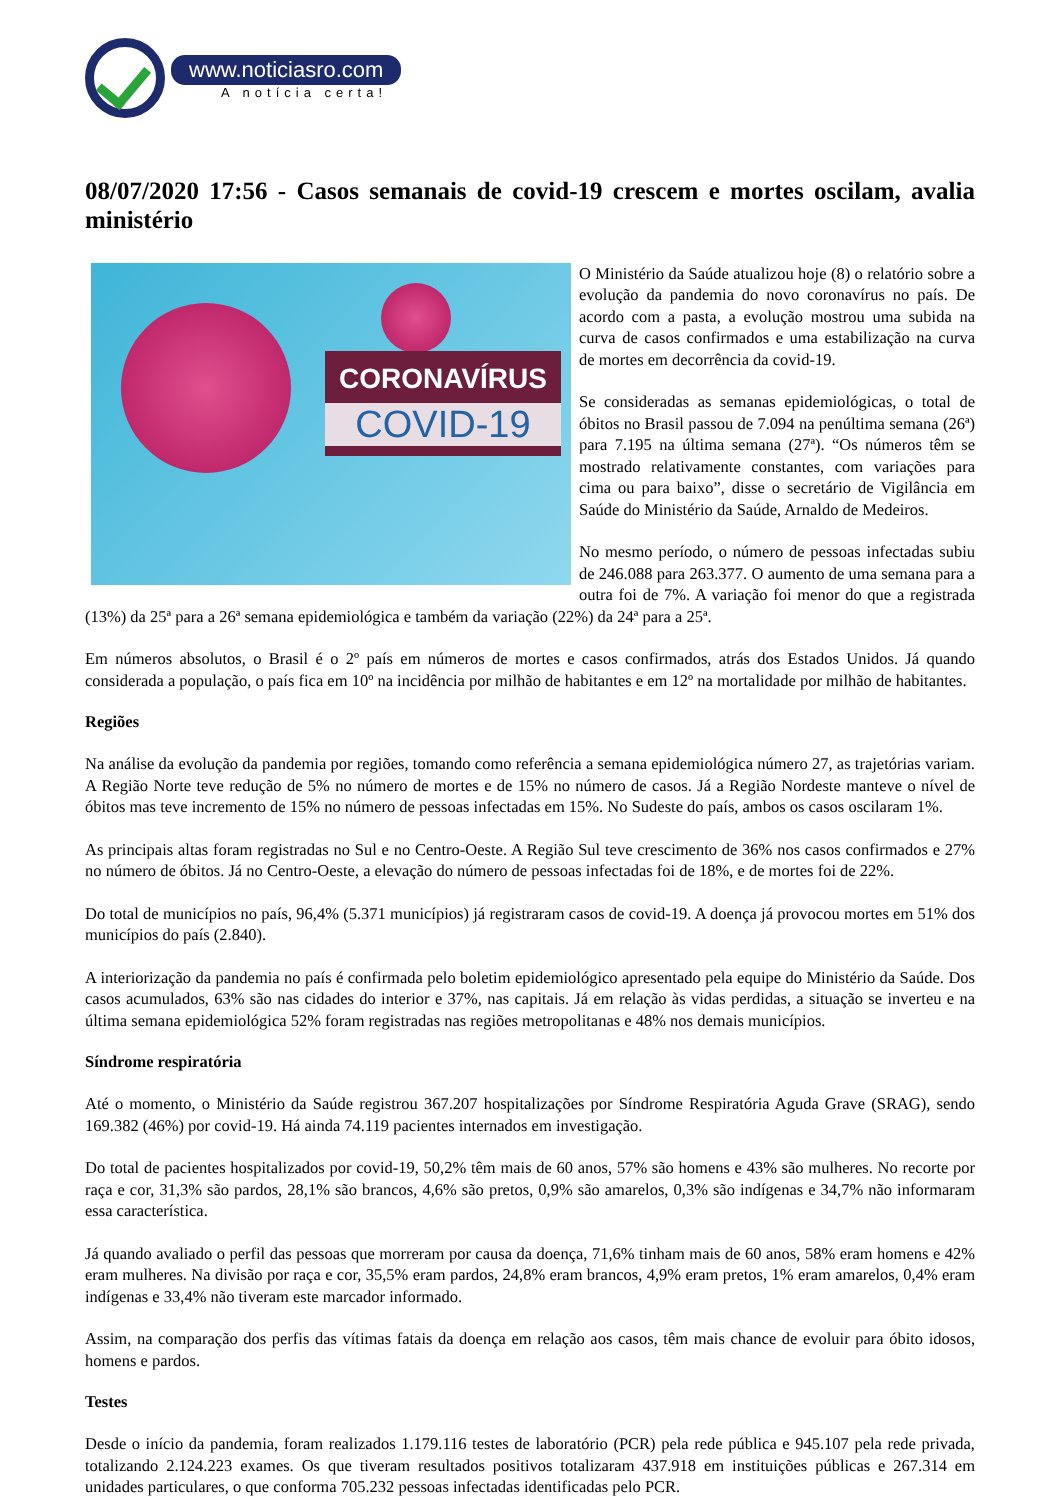www.noticiasro.com
A notícia certa!
08/07/2020 17:56 - Casos semanais de covid-19 crescem e mortes oscilam, avalia ministério
CORONAVÍRUS
COVID-19
O Ministério da Saúde atualizou hoje (8) o relatório sobre a evolução da pandemia do novo coronavírus no país. De acordo com a pasta, a evolução mostrou uma subida na curva de casos confirmados e uma estabilização na curva de mortes em decorrência da covid-19.
Se consideradas as semanas epidemiológicas, o total de óbitos no Brasil passou de 7.094 na penúltima semana (26ª) para 7.195 na última semana (27ª). “Os números têm se mostrado relativamente constantes, com variações para cima ou para baixo”, disse o secretário de Vigilância em Saúde do Ministério da Saúde, Arnaldo de Medeiros.
No mesmo período, o número de pessoas infectadas subiu de 246.088 para 263.377. O aumento de uma semana para a outra foi de 7%. A variação foi menor do que a registrada (13%) da 25ª para a 26ª semana epidemiológica e também da variação (22%) da 24ª para a 25ª.
Em números absolutos, o Brasil é o 2º país em números de mortes e casos confirmados, atrás dos Estados Unidos. Já quando considerada a população, o país fica em 10º na incidência por milhão de habitantes e em 12º na mortalidade por milhão de habitantes.
Regiões
Na análise da evolução da pandemia por regiões, tomando como referência a semana epidemiológica número 27, as trajetórias variam. A Região Norte teve redução de 5% no número de mortes e de 15% no número de casos. Já a Região Nordeste manteve o nível de óbitos mas teve incremento de 15% no número de pessoas infectadas em 15%. No Sudeste do país, ambos os casos oscilaram 1%.
As principais altas foram registradas no Sul e no Centro-Oeste. A Região Sul teve crescimento de 36% nos casos confirmados e 27% no número de óbitos. Já no Centro-Oeste, a elevação do número de pessoas infectadas foi de 18%, e de mortes foi de 22%.
Do total de municípios no país, 96,4% (5.371 municípios) já registraram casos de covid-19. A doença já provocou mortes em 51% dos municípios do país (2.840).
A interiorização da pandemia no país é confirmada pelo boletim epidemiológico apresentado pela equipe do Ministério da Saúde. Dos casos acumulados, 63% são nas cidades do interior e 37%, nas capitais. Já em relação às vidas perdidas, a situação se inverteu e na última semana epidemiológica 52% foram registradas nas regiões metropolitanas e 48% nos demais municípios.
Síndrome respiratória
Até o momento, o Ministério da Saúde registrou 367.207 hospitalizações por Síndrome Respiratória Aguda Grave (SRAG), sendo 169.382 (46%) por covid-19. Há ainda 74.119 pacientes internados em investigação.
Do total de pacientes hospitalizados por covid-19, 50,2% têm mais de 60 anos, 57% são homens e 43% são mulheres. No recorte por raça e cor, 31,3% são pardos, 28,1% são brancos, 4,6% são pretos, 0,9% são amarelos, 0,3% são indígenas e 34,7% não informaram essa característica.
Já quando avaliado o perfil das pessoas que morreram por causa da doença, 71,6% tinham mais de 60 anos, 58% eram homens e 42% eram mulheres. Na divisão por raça e cor, 35,5% eram pardos, 24,8% eram brancos, 4,9% eram pretos, 1% eram amarelos, 0,4% eram indígenas e 33,4% não tiveram este marcador informado.
Assim, na comparação dos perfis das vítimas fatais da doença em relação aos casos, têm mais chance de evoluir para óbito idosos, homens e pardos.
Testes
Desde o início da pandemia, foram realizados 1.179.116 testes de laboratório (PCR) pela rede pública e 945.107 pela rede privada, totalizando 2.124.223 exames. Os que tiveram resultados positivos totalizaram 437.918 em instituições públicas e 267.314 em unidades particulares, o que conforma 705.232 pessoas infectadas identificadas pelo PCR.